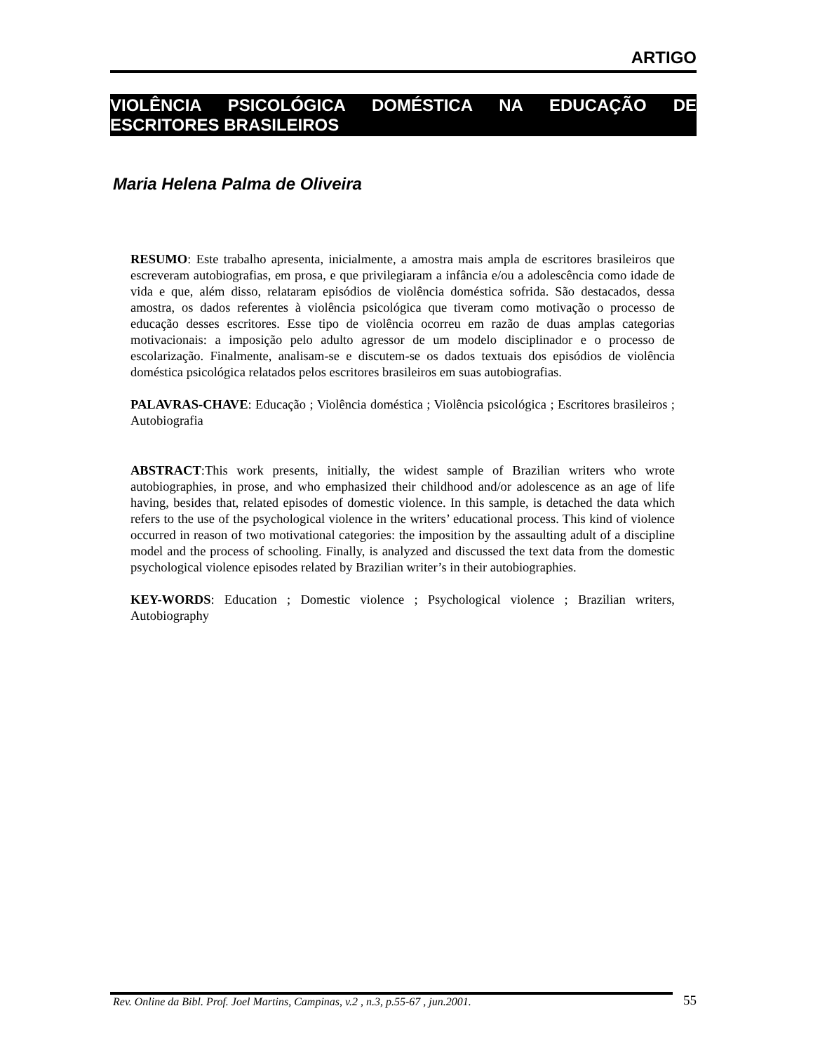ARTIGO
VIOLÊNCIA PSICOLÓGICA DOMÉSTICA NA EDUCAÇÃO DE ESCRITORES BRASILEIROS
Maria Helena Palma de Oliveira
RESUMO: Este trabalho apresenta, inicialmente, a amostra mais ampla de escritores brasileiros que escreveram autobiografias, em prosa, e que privilegiaram a infância e/ou a adolescência como idade de vida e que, além disso, relataram episódios de violência doméstica sofrida. São destacados, dessa amostra, os dados referentes à violência psicológica que tiveram como motivação o processo de educação desses escritores. Esse tipo de violência ocorreu em razão de duas amplas categorias motivacionais: a imposição pelo adulto agressor de um modelo disciplinador e o processo de escolarização. Finalmente, analisam-se e discutem-se os dados textuais dos episódios de violência doméstica psicológica relatados pelos escritores brasileiros em suas autobiografias.
PALAVRAS-CHAVE: Educação ; Violência doméstica ; Violência psicológica ; Escritores brasileiros ; Autobiografia
ABSTRACT:This work presents, initially, the widest sample of Brazilian writers who wrote autobiographies, in prose, and who emphasized their childhood and/or adolescence as an age of life having, besides that, related episodes of domestic violence. In this sample, is detached the data which refers to the use of the psychological violence in the writers’ educational process. This kind of violence occurred in reason of two motivational categories: the imposition by the assaulting adult of a discipline model and the process of schooling. Finally, is analyzed and discussed the text data from the domestic psychological violence episodes related by Brazilian writer’s in their autobiographies.
KEY-WORDS: Education ; Domestic violence ; Psychological violence ; Brazilian writers, Autobiography
Rev. Online da Bibl. Prof. Joel Martins, Campinas, v.2 , n.3, p.55-67 , jun.2001. 55